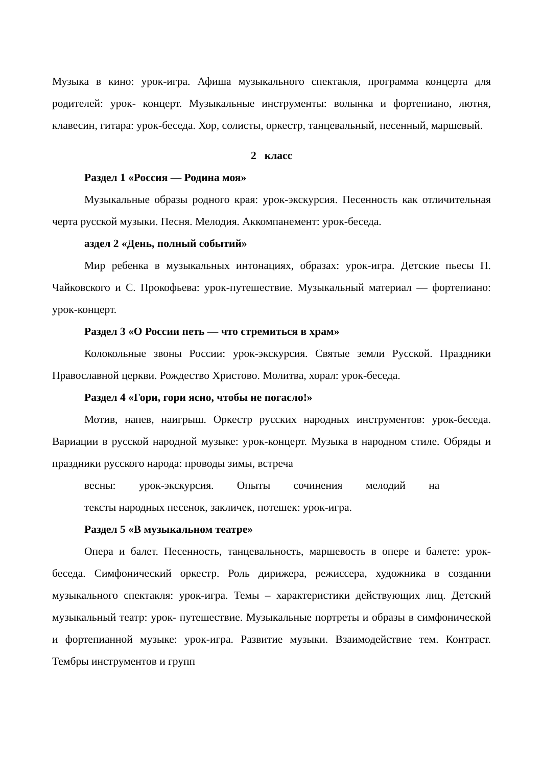Музыка в кино: урок-игра. Афиша музыкального спектакля, программа концерта для родителей: урок- концерт. Музыкальные инструменты: волынка и фортепиано, лютня, клавесин, гитара: урок-беседа. Хор, солисты, оркестр, танцевальный, песенный, маршевый.
2 класс
Раздел 1 «Россия — Родина моя»
Музыкальные образы родного края: урок-экскурсия. Песенность как отличительная черта русской музыки. Песня. Мелодия. Аккомпанемент: урок-беседа.
аздел 2 «День, полный событий»
Мир ребенка в музыкальных интонациях, образах: урок-игра. Детские пьесы П. Чайковского и С. Прокофьева: урок-путешествие. Музыкальный материал — фортепиано: урок-концерт.
Раздел 3 «О России петь — что стремиться в храм»
Колокольные звоны России: урок-экскурсия. Святые земли Русской. Праздники Православной церкви. Рождество Христово. Молитва, хорал: урок-беседа.
Раздел 4 «Гори, гори ясно, чтобы не погасло!»
Мотив, напев, наигрыш. Оркестр русских народных инструментов: урок-беседа. Вариации в русской народной музыке: урок-концерт. Музыка в народном стиле. Обряды и праздники русского народа: проводы зимы, встреча
весны: урок-экскурсия. Опыты сочинения мелодий на
тексты народных песенок, закличек, потешек: урок-игра.
Раздел 5 «В музыкальном театре»
Опера и балет. Песенность, танцевальность, маршевость в опере и балете: урок-беседа. Симфонический оркестр. Роль дирижера, режиссера, художника в создании музыкального спектакля: урок-игра. Темы – характеристики действующих лиц. Детский музыкальный театр: урок- путешествие. Музыкальные портреты и образы в симфонической и фортепианной музыке: урок-игра. Развитие музыки. Взаимодействие тем. Контраст. Тембры инструментов и групп